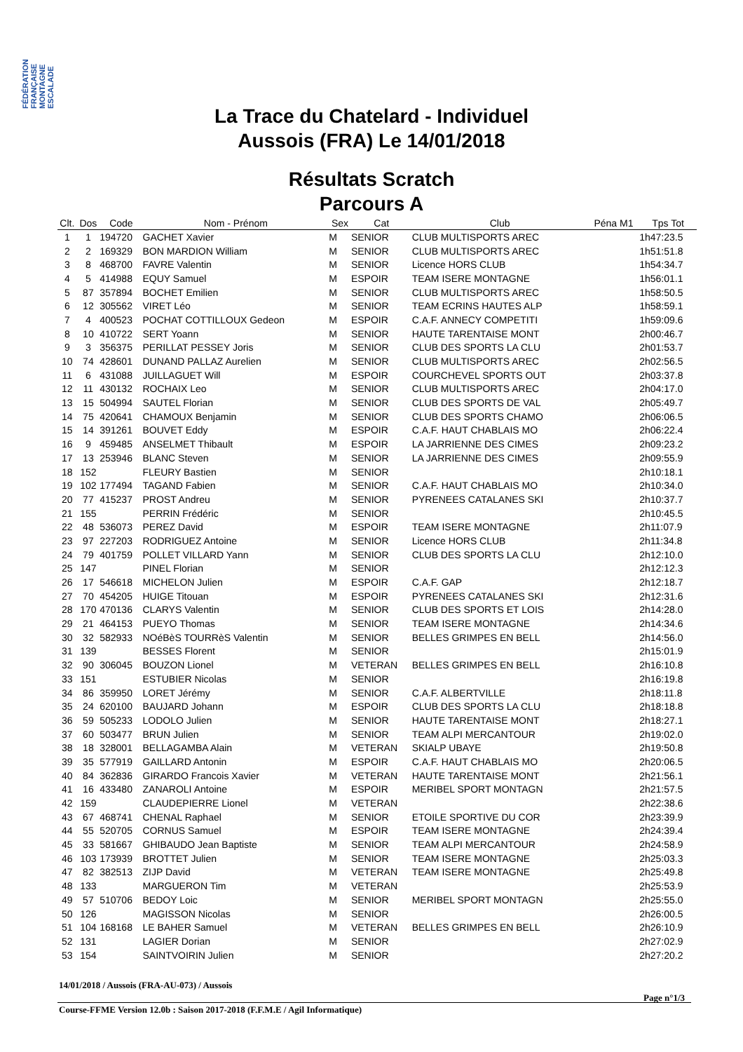FÉDÉRATION FRANÇAISE MONTAGNE ESCALADE
La Trace du Chatelard - Individuel
Aussois (FRA) Le 14/01/2018
Résultats Scratch
Parcours A
| Clt. | Dos | Code | Nom - Prénom | Sex | Cat | Club | Péna M1 | Tps Tot |
| --- | --- | --- | --- | --- | --- | --- | --- | --- |
| 1 | 1 | 194720 | GACHET Xavier | M | SENIOR | CLUB MULTISPORTS AREC | | 1h47:23.5 |
| 2 | 2 | 169329 | BON MARDION William | M | SENIOR | CLUB MULTISPORTS AREC | | 1h51:51.8 |
| 3 | 8 | 468700 | FAVRE Valentin | M | SENIOR | Licence HORS CLUB | | 1h54:34.7 |
| 4 | 5 | 414988 | EQUY Samuel | M | ESPOIR | TEAM ISERE MONTAGNE | | 1h56:01.1 |
| 5 | 87 | 357894 | BOCHET Emilien | M | SENIOR | CLUB MULTISPORTS AREC | | 1h58:50.5 |
| 6 | 12 | 305562 | VIRET Léo | M | SENIOR | TEAM ECRINS HAUTES ALP | | 1h58:59.1 |
| 7 | 4 | 400523 | POCHAT COTTILLOUX Gedeon | M | ESPOIR | C.A.F. ANNECY COMPETITI | | 1h59:09.6 |
| 8 | 10 | 410722 | SERT Yoann | M | SENIOR | HAUTE TARENTAISE MONT | | 2h00:46.7 |
| 9 | 3 | 356375 | PERILLAT PESSEY Joris | M | SENIOR | CLUB DES SPORTS LA CLU | | 2h01:53.7 |
| 10 | 74 | 428601 | DUNAND PALLAZ Aurelien | M | SENIOR | CLUB MULTISPORTS AREC | | 2h02:56.5 |
| 11 | 6 | 431088 | JUILLAGUET Will | M | ESPOIR | COURCHEVEL SPORTS OUT | | 2h03:37.8 |
| 12 | 11 | 430132 | ROCHAIX Leo | M | SENIOR | CLUB MULTISPORTS AREC | | 2h04:17.0 |
| 13 | 15 | 504994 | SAUTEL Florian | M | SENIOR | CLUB DES SPORTS DE VAL | | 2h05:49.7 |
| 14 | 75 | 420641 | CHAMOUX Benjamin | M | SENIOR | CLUB DES SPORTS CHAMO | | 2h06:06.5 |
| 15 | 14 | 391261 | BOUVET Eddy | M | ESPOIR | C.A.F. HAUT CHABLAIS MO | | 2h06:22.4 |
| 16 | 9 | 459485 | ANSELMET Thibault | M | ESPOIR | LA JARRIENNE DES CIMES | | 2h09:23.2 |
| 17 | 13 | 253946 | BLANC Steven | M | SENIOR | LA JARRIENNE DES CIMES | | 2h09:55.9 |
| 18 | 152 | | FLEURY Bastien | M | SENIOR | | | 2h10:18.1 |
| 19 | 102 | 177494 | TAGAND Fabien | M | SENIOR | C.A.F. HAUT CHABLAIS MO | | 2h10:34.0 |
| 20 | 77 | 415237 | PROST Andreu | M | SENIOR | PYRENEES CATALANES SKI | | 2h10:37.7 |
| 21 | 155 | | PERRIN Frédéric | M | SENIOR | | | 2h10:45.5 |
| 22 | 48 | 536073 | PEREZ David | M | ESPOIR | TEAM ISERE MONTAGNE | | 2h11:07.9 |
| 23 | 97 | 227203 | RODRIGUEZ Antoine | M | SENIOR | Licence HORS CLUB | | 2h11:34.8 |
| 24 | 79 | 401759 | POLLET VILLARD Yann | M | SENIOR | CLUB DES SPORTS LA CLU | | 2h12:10.0 |
| 25 | 147 | | PINEL Florian | M | SENIOR | | | 2h12:12.3 |
| 26 | 17 | 546618 | MICHELON Julien | M | ESPOIR | C.A.F. GAP | | 2h12:18.7 |
| 27 | 70 | 454205 | HUIGE Titouan | M | ESPOIR | PYRENEES CATALANES SKI | | 2h12:31.6 |
| 28 | 170 | 470136 | CLARYS Valentin | M | SENIOR | CLUB DES SPORTS ET LOIS | | 2h14:28.0 |
| 29 | 21 | 464153 | PUEYO Thomas | M | SENIOR | TEAM ISERE MONTAGNE | | 2h14:34.6 |
| 30 | 32 | 582933 | NOéBèS TOURRèS Valentin | M | SENIOR | BELLES GRIMPES EN BELL | | 2h14:56.0 |
| 31 | 139 | | BESSES Florent | M | SENIOR | | | 2h15:01.9 |
| 32 | 90 | 306045 | BOUZON Lionel | M | VETERAN | BELLES GRIMPES EN BELL | | 2h16:10.8 |
| 33 | 151 | | ESTUBIER Nicolas | M | SENIOR | | | 2h16:19.8 |
| 34 | 86 | 359950 | LORET Jérémy | M | SENIOR | C.A.F. ALBERTVILLE | | 2h18:11.8 |
| 35 | 24 | 620100 | BAUJARD Johann | M | ESPOIR | CLUB DES SPORTS LA CLU | | 2h18:18.8 |
| 36 | 59 | 505233 | LODOLO Julien | M | SENIOR | HAUTE TARENTAISE MONT | | 2h18:27.1 |
| 37 | 60 | 503477 | BRUN Julien | M | SENIOR | TEAM ALPI MERCANTOUR | | 2h19:02.0 |
| 38 | 18 | 328001 | BELLAGAMBA Alain | M | VETERAN | SKIALP UBAYE | | 2h19:50.8 |
| 39 | 35 | 577919 | GAILLARD Antonin | M | ESPOIR | C.A.F. HAUT CHABLAIS MO | | 2h20:06.5 |
| 40 | 84 | 362836 | GIRARDO Francois Xavier | M | VETERAN | HAUTE TARENTAISE MONT | | 2h21:56.1 |
| 41 | 16 | 433480 | ZANAROLI Antoine | M | ESPOIR | MERIBEL SPORT MONTAGN | | 2h21:57.5 |
| 42 | 159 | | CLAUDEPIERRE Lionel | M | VETERAN | | | 2h22:38.6 |
| 43 | 67 | 468741 | CHENAL Raphael | M | SENIOR | ETOILE SPORTIVE DU COR | | 2h23:39.9 |
| 44 | 55 | 520705 | CORNUS Samuel | M | ESPOIR | TEAM ISERE MONTAGNE | | 2h24:39.4 |
| 45 | 33 | 581667 | GHIBAUDO Jean Baptiste | M | SENIOR | TEAM ALPI MERCANTOUR | | 2h24:58.9 |
| 46 | 103 | 173939 | BROTTET Julien | M | SENIOR | TEAM ISERE MONTAGNE | | 2h25:03.3 |
| 47 | 82 | 382513 | ZIJP David | M | VETERAN | TEAM ISERE MONTAGNE | | 2h25:49.8 |
| 48 | 133 | | MARGUERON Tim | M | VETERAN | | | 2h25:53.9 |
| 49 | 57 | 510706 | BEDOY Loic | M | SENIOR | MERIBEL SPORT MONTAGN | | 2h25:55.0 |
| 50 | 126 | | MAGISSON Nicolas | M | SENIOR | | | 2h26:00.5 |
| 51 | 104 | 168168 | LE BAHER Samuel | M | VETERAN | BELLES GRIMPES EN BELL | | 2h26:10.9 |
| 52 | 131 | | LAGIER Dorian | M | SENIOR | | | 2h27:02.9 |
| 53 | 154 | | SAINTVOIRIN Julien | M | SENIOR | | | 2h27:20.2 |
14/01/2018 / Aussois (FRA-AU-073) / Aussois
Page n°1/3
Course-FFME Version 12.0b : Saison 2017-2018 (F.F.M.E / Agil Informatique)